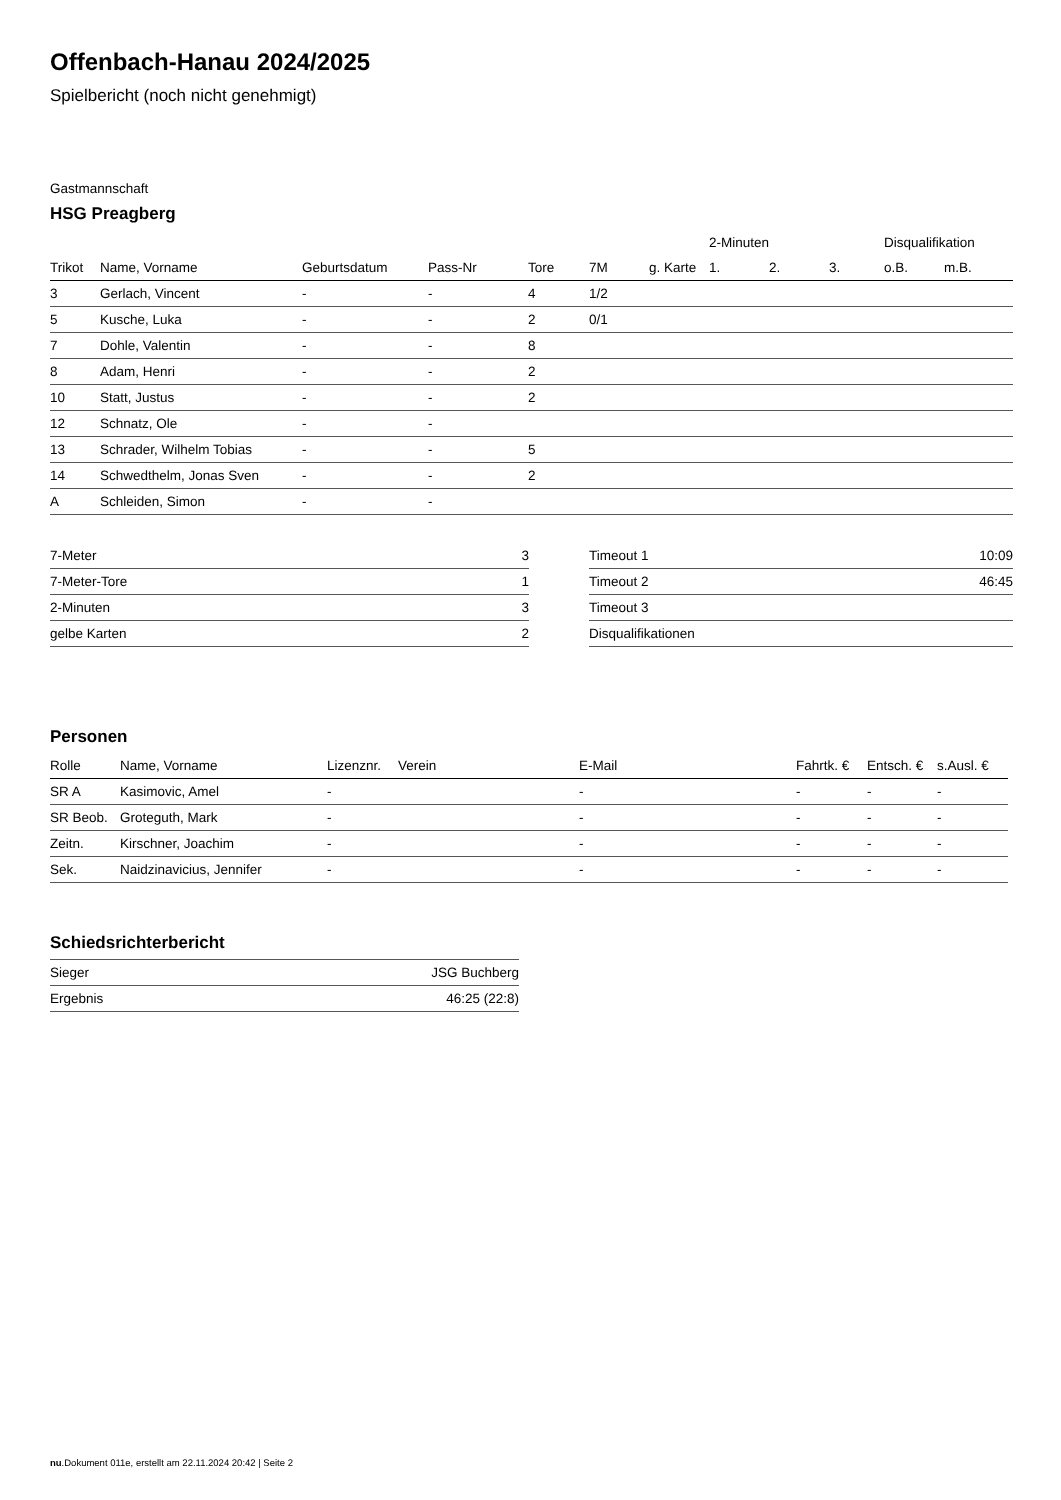Offenbach-Hanau 2024/2025
Spielbericht (noch nicht genehmigt)
Gastmannschaft
HSG Preagberg
| | | | | | | | 2-Minuten | | | Disqualifikation | |
| --- | --- | --- | --- | --- | --- | --- | --- | --- | --- | --- | --- |
| Trikot | Name, Vorname | Geburtsdatum | Pass-Nr | Tore | 7M | g. Karte | 1. | 2. | 3. | o.B. | m.B. |
| 3 | Gerlach, Vincent | - | - | 4 | 1/2 | | | | | | |
| 5 | Kusche, Luka | - | - | 2 | 0/1 | | | | | | |
| 7 | Dohle, Valentin | - | - | 8 | | | | | | | |
| 8 | Adam, Henri | - | - | 2 | | | | | | | |
| 10 | Statt, Justus | - | - | 2 | | | | | | | |
| 12 | Schnatz, Ole | - | - | | | | | | | | |
| 13 | Schrader, Wilhelm Tobias | - | - | 5 | | | | | | | |
| 14 | Schwedthelm, Jonas Sven | - | - | 2 | | | | | | | |
| A | Schleiden, Simon | - | - | | | | | | | | |
| 7-Meter | 3 |
| 7-Meter-Tore | 1 |
| 2-Minuten | 3 |
| gelbe Karten | 2 |
| Timeout 1 | 10:09 |
| Timeout 2 | 46:45 |
| Timeout 3 | |
| Disqualifikationen | |
Personen
| Rolle | Name, Vorname | Lizenznr. | Verein | E-Mail | Fahrtk. € | Entsch. € | s.Ausl. € |
| --- | --- | --- | --- | --- | --- | --- | --- |
| SR A | Kasimovic, Amel | - | | - | - | - | - |
| SR Beob. | Groteguth, Mark | - | | - | - | - | - |
| Zeitn. | Kirschner, Joachim | - | | - | - | - | - |
| Sek. | Naidzinavicius, Jennifer | - | | - | - | - | - |
Schiedsrichterbericht
| Sieger | JSG Buchberg |
| Ergebnis | 46:25 (22:8) |
nu.Dokument 011e, erstellt am 22.11.2024 20:42 | Seite 2